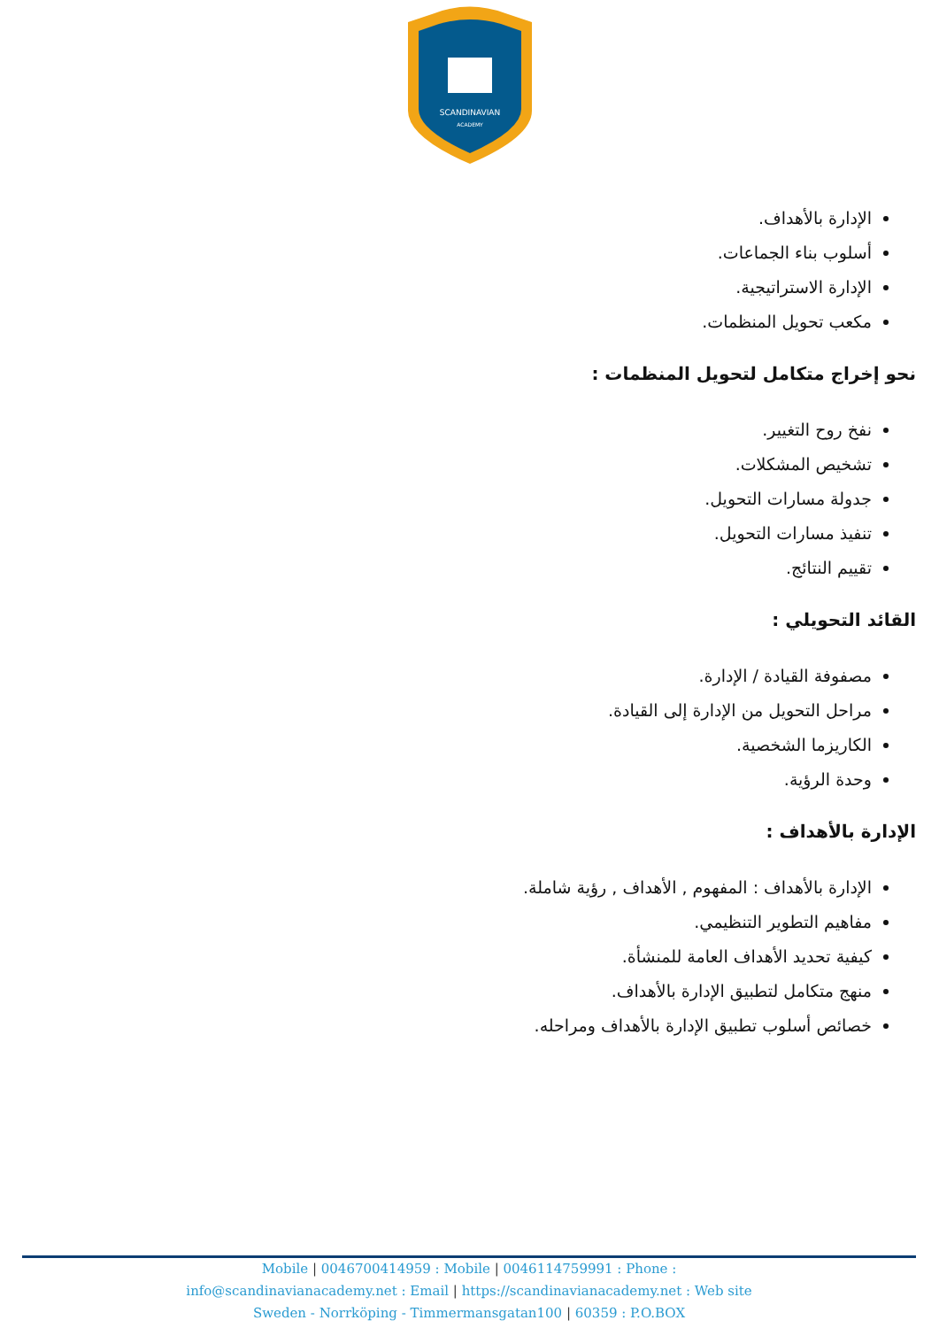SCANDINAVIAN
ACADEMY
الإدارة بالأهداف.
أسلوب بناء الجماعات.
الإدارة الاستراتيجية.
مكعب تحويل المنظمات.
نحو إخراج متكامل لتحويل المنظمات :
نفخ روح التغيير.
تشخيص المشكلات.
جدولة مسارات التحويل.
تنفيذ مسارات التحويل.
تقييم النتائج.
القائد التحويلي :
مصفوفة القيادة / الإدارة.
مراحل التحويل من الإدارة إلى القيادة.
الكاريزما الشخصية.
وحدة الرؤية.
الإدارة بالأهداف :
الإدارة بالأهداف : المفهوم , الأهداف , رؤية شاملة.
مفاهيم التطوير التنظيمي.
كيفية تحديد الأهداف العامة للمنشأة.
منهج متكامل لتطبيق الإدارة بالأهداف.
خصائص أسلوب تطبيق الإدارة بالأهداف ومراحله.
Mobile | 0046700414959 : Mobile | 0046114759991 : Phone :
info@scandinavianacademy.net : Email | https://scandinavianacademy.net : Web site
Sweden - Norrköping - Timmermansgatan100 | 60359 : P.O.BOX